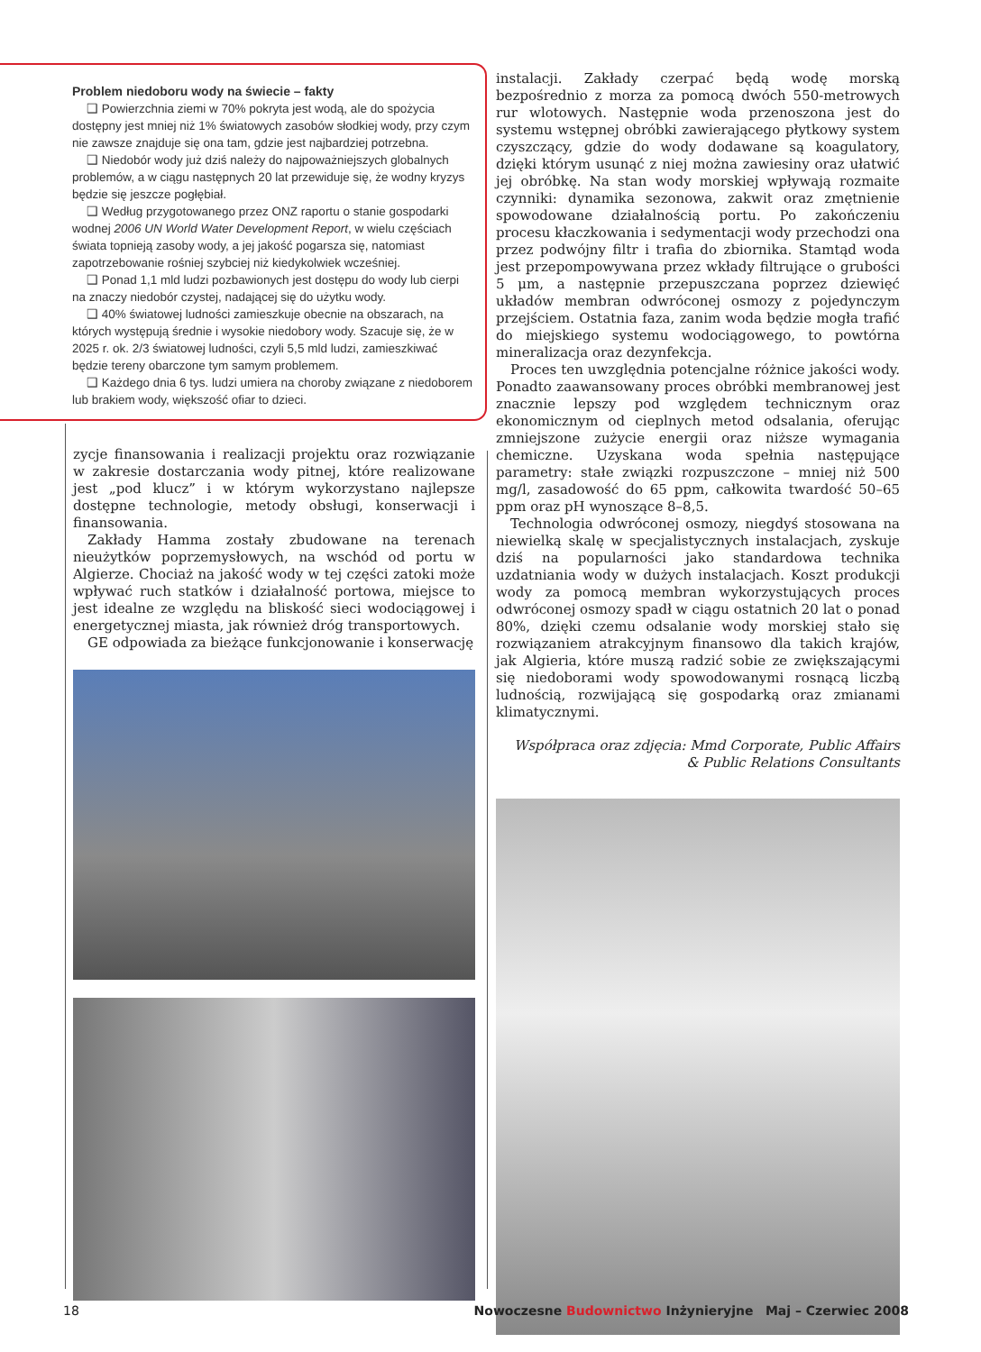Problem niedoboru wody na świecie – fakty
❑ Powierzchnia ziemi w 70% pokryta jest wodą, ale do spożycia dostępny jest mniej niż 1% światowych zasobów słodkiej wody, przy czym nie zawsze znajduje się ona tam, gdzie jest najbardziej potrzebna.
❑ Niedobór wody już dziś należy do najpoważniejszych globalnych problemów, a w ciągu następnych 20 lat przewiduje się, że wodny kryzys będzie się jeszcze pogłębiał.
❑ Według przygotowanego przez ONZ raportu o stanie gospodarki wodnej 2006 UN World Water Development Report, w wielu częściach świata topnieją zasoby wody, a jej jakość pogarsza się, natomiast zapotrzebowanie rośniej szybciej niż kiedykolwiek wcześniej.
❑ Ponad 1,1 mld ludzi pozbawionych jest dostępu do wody lub cierpi na znaczy niedobór czystej, nadającej się do użytku wody.
❑ 40% światowej ludności zamieszkuje obecnie na obszarach, na których występują średnie i wysokie niedobory wody. Szacuje się, że w 2025 r. ok. 2/3 światowej ludności, czyli 5,5 mld ludzi, zamieszkiwać będzie tereny obarczone tym samym problemem.
❑ Każdego dnia 6 tys. ludzi umiera na choroby związane z niedoborem lub brakiem wody, większość ofiar to dzieci.
zycje finansowania i realizacji projektu oraz rozwiązanie w zakresie dostarczania wody pitnej, które realizowane jest „pod klucz” i w którym wykorzystano najlepsze dostępne technologie, metody obsługi, konserwacji i finansowania.
Zakłady Hamma zostały zbudowane na terenach nieużytków poprzemysłowych, na wschód od portu w Algierze. Chociaż na jakość wody w tej części zatoki może wpływać ruch statków i działalność portowa, miejsce to jest idealne ze względu na bliskość sieci wodociągowej i energetycznej miasta, jak również dróg transportowych.
GE odpowiada za bieżące funkcjonowanie i konserwację
instalacji. Zakłady czerpać będą wodę morską bezpośrednio z morza za pomocą dwóch 550-metrowych rur wlotowych. Następnie woda przenoszona jest do systemu wstępnej obróbki zawierającego płytkowy system czyszczący, gdzie do wody dodawane są koagulatory, dzięki którym usunąć z niej można zawiesiny oraz ułatwić jej obróbkę. Na stan wody morskiej wpływają rozmaite czynniki: dynamika sezonowa, zakwit oraz zmętnienie spowodowane działalnością portu. Po zakończeniu procesu kłaczkowania i sedymentacji wody przechodzi ona przez podwójny filtr i trafia do zbiornika. Stamtąd woda jest przepompowywana przez wkłady filtrujące o grubości 5 μm, a następnie przepuszczana poprzez dziewięć układów membran odwróconej osmozy z pojedynczym przejściem. Ostatnia faza, zanim woda będzie mogła trafić do miejskiego systemu wodociągowego, to powtórna mineralizacja oraz dezynfekcja.
Proces ten uwzględnia potencjalne różnice jakości wody. Ponadto zaawansowany proces obróbki membranowej jest znacznie lepszy pod względem technicznym oraz ekonomicznym od cieplnych metod odsalania, oferując zmniejszone zużycie energii oraz niższe wymagania chemiczne. Uzyskana woda spełnia następujące parametry: stałe związki rozpuszczone – mniej niż 500 mg/l, zasadowość do 65 ppm, całkowita twardość 50–65 ppm oraz pH wynoszące 8–8,5.
Technologia odwróconej osmozy, niegdyś stosowana na niewielką skalę w specjalistycznych instalacjach, zyskuje dziś na popularności jako standardowa technika uzdatniania wody w dużych instalacjach. Koszt produkcji wody za pomocą membran wykorzystujących proces odwróconej osmozy spadł w ciągu ostatnich 20 lat o ponad 80%, dzięki czemu odsalanie wody morskiej stało się rozwiązaniem atrakcyjnym finansowo dla takich krajów, jak Algieria, które muszą radzić sobie ze zwiększającymi się niedoborami wody spowodowanymi rosnącą liczbą ludnością, rozwijającą się gospodarką oraz zmianami klimatycznymi.
Współpraca oraz zdjęcia: Mmd Corporate, Public Affairs & Public Relations Consultants
18 Nowoczesne Budownictwo Inżynieryjne Maj – Czerwiec 2008